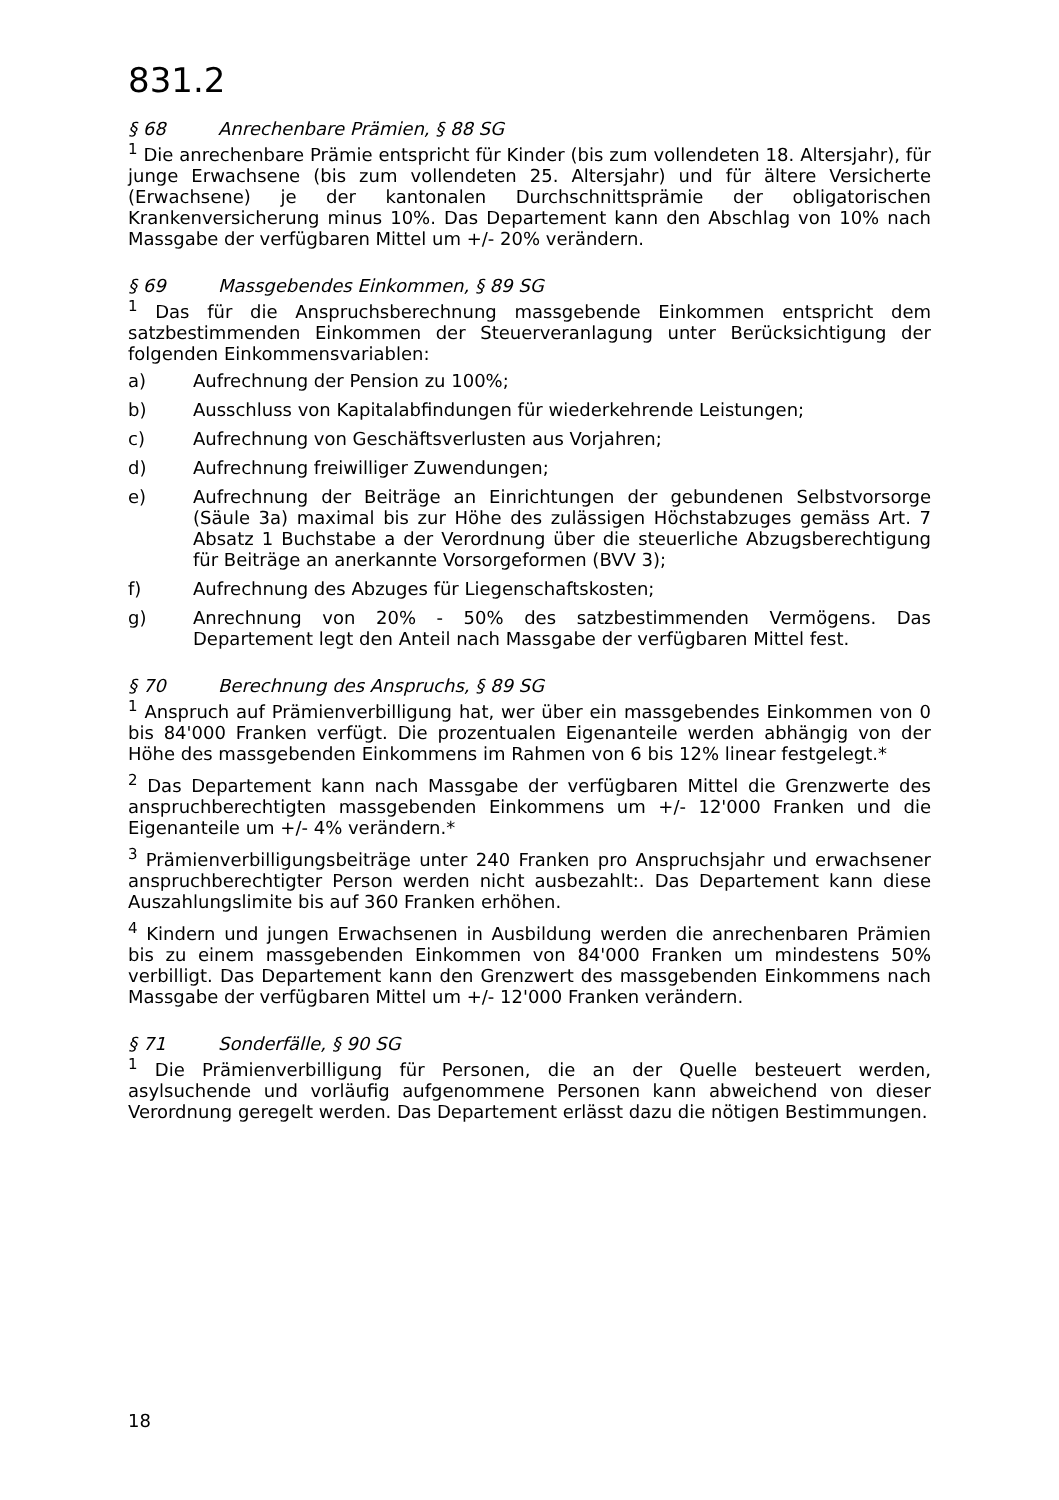831.2
§ 68 Anrechenbare Prämien, § 88 SG
<sup>1</sup> Die anrechenbare Prämie entspricht für Kinder (bis zum vollendeten 18. Altersjahr), für junge Erwachsene (bis zum vollendeten 25. Altersjahr) und für ältere Versicherte (Erwachsene) je der kantonalen Durchschnittsprämie der obligatorischen Krankenversicherung minus 10%. Das Departement kann den Abschlag von 10% nach Massgabe der verfügbaren Mittel um +/- 20% verändern.
§ 69 Massgebendes Einkommen, § 89 SG
<sup>1</sup> Das für die Anspruchsberechnung massgebende Einkommen entspricht dem satzbestimmenden Einkommen der Steuerveranlagung unter Berücksichtigung der folgenden Einkommensvariablen:
a) Aufrechnung der Pension zu 100%;
b) Ausschluss von Kapitalabfindungen für wiederkehrende Leistungen;
c) Aufrechnung von Geschäftsverlusten aus Vorjahren;
d) Aufrechnung freiwilliger Zuwendungen;
e) Aufrechnung der Beiträge an Einrichtungen der gebundenen Selbstvorsorge (Säule 3a) maximal bis zur Höhe des zulässigen Höchstabzuges gemäss Art. 7 Absatz 1 Buchstabe a der Verordnung über die steuerliche Abzugsberechtigung für Beiträge an anerkannte Vorsorgeformen (BVV 3);
f) Aufrechnung des Abzuges für Liegenschaftskosten;
g) Anrechnung von 20% - 50% des satzbestimmenden Vermögens. Das Departement legt den Anteil nach Massgabe der verfügbaren Mittel fest.
§ 70 Berechnung des Anspruchs, § 89 SG
<sup>1</sup> Anspruch auf Prämienverbilligung hat, wer über ein massgebendes Einkommen von 0 bis 84'000 Franken verfügt. Die prozentualen Eigenanteile werden abhängig von der Höhe des massgebenden Einkommens im Rahmen von 6 bis 12% linear festgelegt.*
<sup>2</sup> Das Departement kann nach Massgabe der verfügbaren Mittel die Grenzwerte des anspruchberechtigten massgebenden Einkommens um +/- 12'000 Franken und die Eigenanteile um +/- 4% verändern.*
<sup>3</sup> Prämienverbilligungsbeiträge unter 240 Franken pro Anspruchsjahr und erwachsener anspruchberechtigter Person werden nicht ausbezahlt:. Das Departement kann diese Auszahlungslimite bis auf 360 Franken erhöhen.
<sup>4</sup> Kindern und jungen Erwachsenen in Ausbildung werden die anrechenbaren Prämien bis zu einem massgebenden Einkommen von 84'000 Franken um mindestens 50% verbilligt. Das Departement kann den Grenzwert des massgebenden Einkommens nach Massgabe der verfügbaren Mittel um +/- 12'000 Franken verändern.
§ 71 Sonderfälle, § 90 SG
<sup>1</sup> Die Prämienverbilligung für Personen, die an der Quelle besteuert werden, asylsuchende und vorläufig aufgenommene Personen kann abweichend von dieser Verordnung geregelt werden. Das Departement erlässt dazu die nötigen Bestimmungen.
18